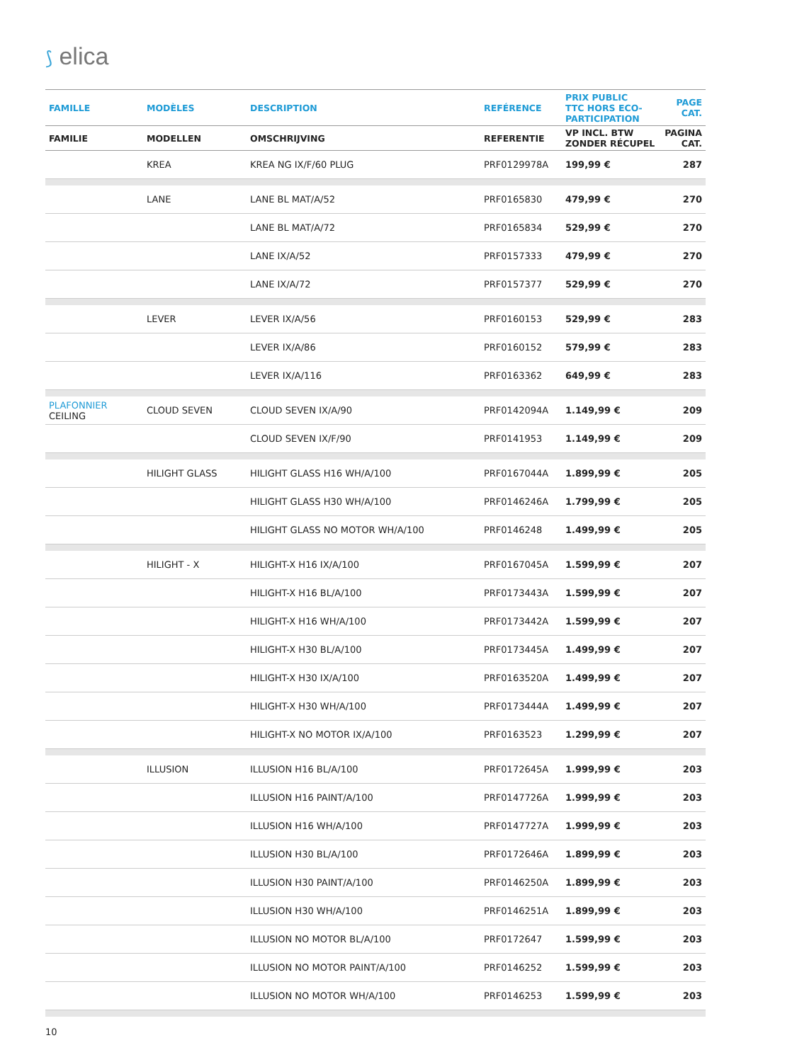⟆ elica
| FAMILLE | MODÈLES | DESCRIPTION | REFÉRENCE | PRIX PUBLIC TTC HORS ECO- PARTICIPATION | PAGE CAT. |
| --- | --- | --- | --- | --- | --- |
| FAMILIE | MODELLEN | OMSCHRIJVING | REFERENTIE | VP INCL. BTW ZONDER RÉCUPEL | PAGINA CAT. |
| | KREA | KREA NG IX/F/60 PLUG | PRF0129978A | 199,99 € | 287 |
| | LANE | LANE BL MAT/A/52 | PRF0165830 | 479,99 € | 270 |
| | | LANE BL MAT/A/72 | PRF0165834 | 529,99 € | 270 |
| | | LANE IX/A/52 | PRF0157333 | 479,99 € | 270 |
| | | LANE IX/A/72 | PRF0157377 | 529,99 € | 270 |
| | LEVER | LEVER IX/A/56 | PRF0160153 | 529,99 € | 283 |
| | | LEVER IX/A/86 | PRF0160152 | 579,99 € | 283 |
| | | LEVER IX/A/116 | PRF0163362 | 649,99 € | 283 |
| PLAFONNIER CEILING | CLOUD SEVEN | CLOUD SEVEN IX/A/90 | PRF0142094A | 1.149,99 € | 209 |
| | | CLOUD SEVEN IX/F/90 | PRF0141953 | 1.149,99 € | 209 |
| | HILIGHT GLASS | HILIGHT GLASS H16 WH/A/100 | PRF0167044A | 1.899,99 € | 205 |
| | | HILIGHT GLASS H30 WH/A/100 | PRF0146246A | 1.799,99 € | 205 |
| | | HILIGHT GLASS NO MOTOR WH/A/100 | PRF0146248 | 1.499,99 € | 205 |
| | HILIGHT - X | HILIGHT-X H16 IX/A/100 | PRF0167045A | 1.599,99 € | 207 |
| | | HILIGHT-X H16 BL/A/100 | PRF0173443A | 1.599,99 € | 207 |
| | | HILIGHT-X H16 WH/A/100 | PRF0173442A | 1.599,99 € | 207 |
| | | HILIGHT-X H30 BL/A/100 | PRF0173445A | 1.499,99 € | 207 |
| | | HILIGHT-X H30 IX/A/100 | PRF0163520A | 1.499,99 € | 207 |
| | | HILIGHT-X H30 WH/A/100 | PRF0173444A | 1.499,99 € | 207 |
| | | HILIGHT-X NO MOTOR IX/A/100 | PRF0163523 | 1.299,99 € | 207 |
| | ILLUSION | ILLUSION H16 BL/A/100 | PRF0172645A | 1.999,99 € | 203 |
| | | ILLUSION H16 PAINT/A/100 | PRF0147726A | 1.999,99 € | 203 |
| | | ILLUSION H16 WH/A/100 | PRF0147727A | 1.999,99 € | 203 |
| | | ILLUSION H30 BL/A/100 | PRF0172646A | 1.899,99 € | 203 |
| | | ILLUSION H30 PAINT/A/100 | PRF0146250A | 1.899,99 € | 203 |
| | | ILLUSION H30 WH/A/100 | PRF0146251A | 1.899,99 € | 203 |
| | | ILLUSION NO MOTOR BL/A/100 | PRF0172647 | 1.599,99 € | 203 |
| | | ILLUSION NO MOTOR PAINT/A/100 | PRF0146252 | 1.599,99 € | 203 |
| | | ILLUSION NO MOTOR WH/A/100 | PRF0146253 | 1.599,99 € | 203 |
10